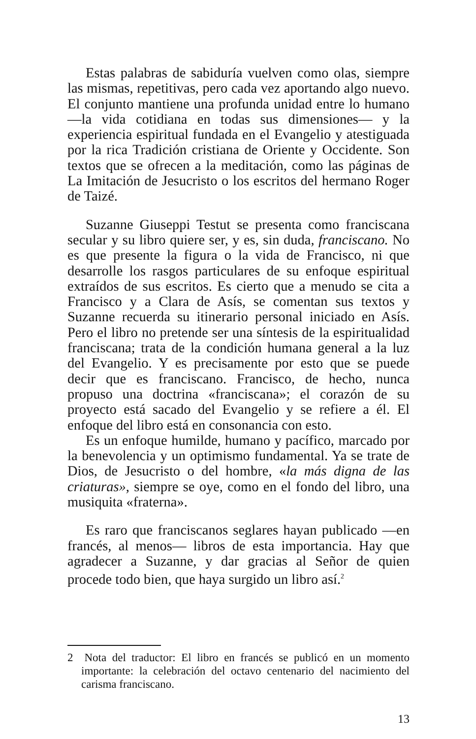Estas palabras de sabiduría vuelven como olas, siempre las mismas, repetitivas, pero cada vez aportando algo nuevo. El conjunto mantiene una profunda unidad entre lo humano —la vida cotidiana en todas sus dimensiones— y la experiencia espiritual fundada en el Evangelio y atestiguada por la rica Tradición cristiana de Oriente y Occidente. Son textos que se ofrecen a la meditación, como las páginas de La Imitación de Jesucristo o los escritos del hermano Roger de Taizé.
Suzanne Giuseppi Testut se presenta como franciscana secular y su libro quiere ser, y es, sin duda, franciscano. No es que presente la figura o la vida de Francisco, ni que desarrolle los rasgos particulares de su enfoque espiritual extraídos de sus escritos. Es cierto que a menudo se cita a Francisco y a Clara de Asís, se comentan sus textos y Suzanne recuerda su itinerario personal iniciado en Asís. Pero el libro no pretende ser una síntesis de la espiritualidad franciscana; trata de la condición humana general a la luz del Evangelio. Y es precisamente por esto que se puede decir que es franciscano. Francisco, de hecho, nunca propuso una doctrina «franciscana»; el corazón de su proyecto está sacado del Evangelio y se refiere a él. El enfoque del libro está en consonancia con esto.
Es un enfoque humilde, humano y pacífico, marcado por la benevolencia y un optimismo fundamental. Ya se trate de Dios, de Jesucristo o del hombre, «la más digna de las criaturas», siempre se oye, como en el fondo del libro, una musiquita «fraterna».
Es raro que franciscanos seglares hayan publicado —en francés, al menos— libros de esta importancia. Hay que agradecer a Suzanne, y dar gracias al Señor de quien procede todo bien, que haya surgido un libro así.<sup>2</sup>
2 Nota del traductor: El libro en francés se publicó en un momento importante: la celebración del octavo centenario del nacimiento del carisma franciscano.
13